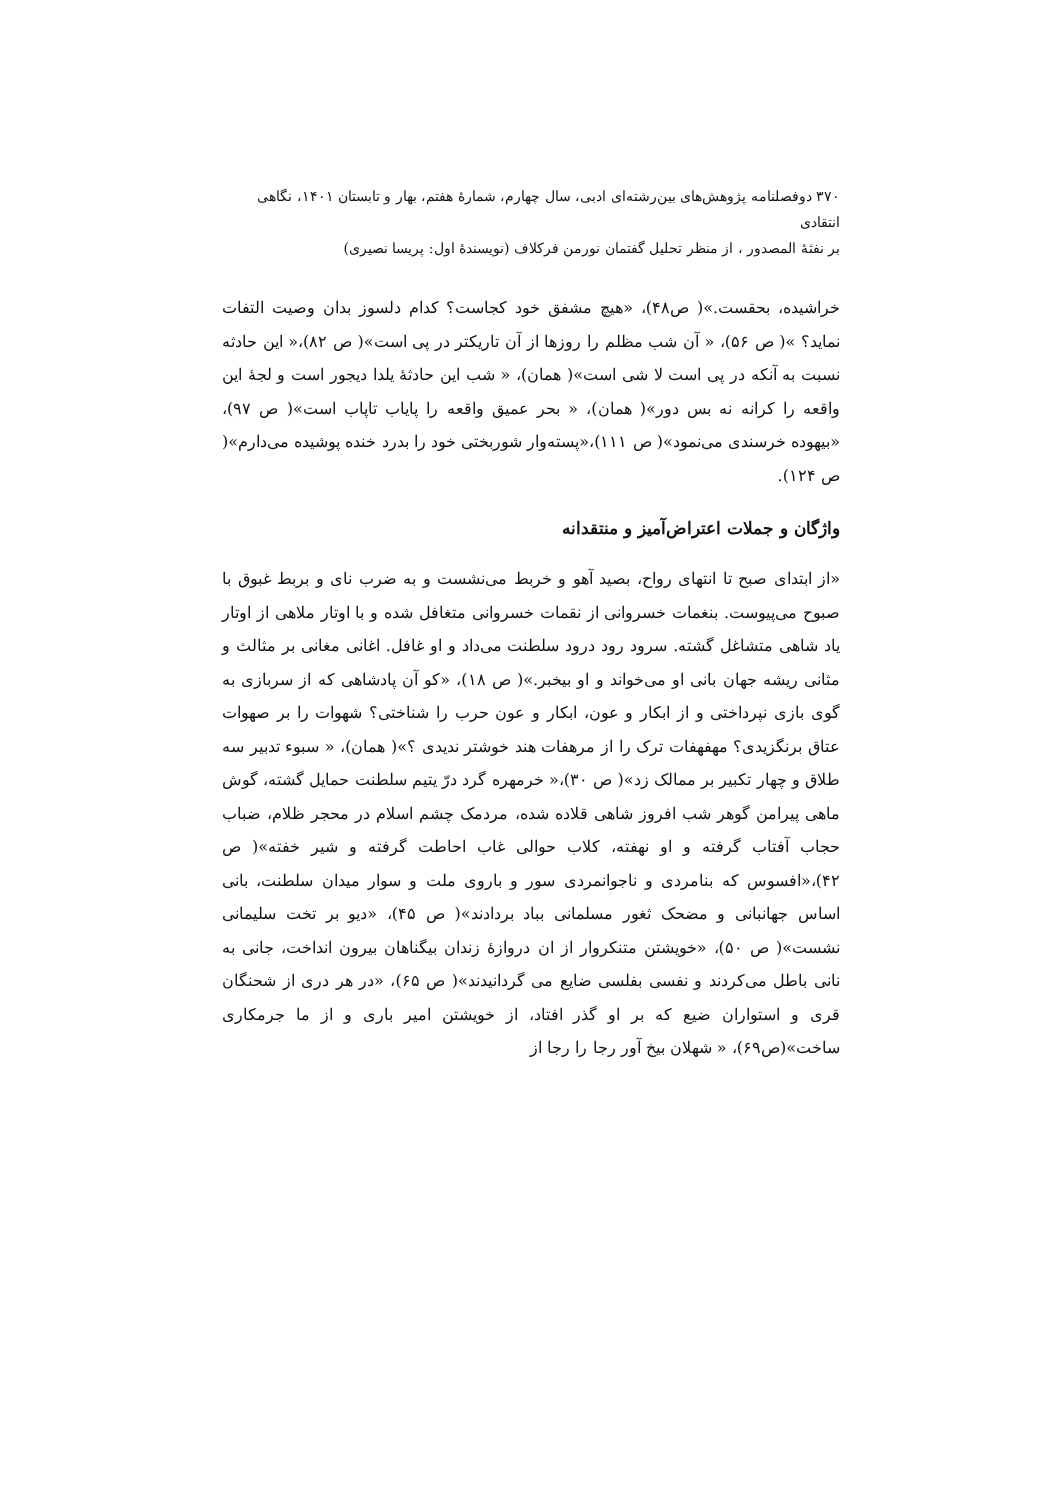۳۷۰ دوفصلنامه پژوهش‌های بین‌رشته‌ای ادبی، سال چهارم، شمارهٔ هفتم، بهار و تابستان ۱۴۰۱، نگاهی انتقادی
بر نفثهٔ المصدور ، از منظر تحلیل گفتمان نورمن فرکلاف (نویسندهٔ اول: پریسا نصیری)
خراشیده، بحقست.»( ص۴۸)، «هیچ مشفق خود کجاست؟ کدام دلسوز بدان وصیت التفات نماید؟ »( ص ۵۶)، « آن شب مظلم را روزها از آن تاریکتر در پی است»( ص ۸۲)،« این حادثه نسبت به آنکه در پی است لا شی است»( همان)، « شب این حادثهٔ یلدا دیجور است و لجهٔ این واقعه را کرانه نه بس دور»( همان)، « بحر عمیق واقعه را پایاب تاپاب است»( ص ۹۷)، «بیهوده خرسندی می‌نمود»( ص ۱۱۱)،«پسته‌وار شوربختی خود را بدرد خنده پوشیده می‌دارم»( ص ۱۲۴).
واژگان و جملات اعتراض‌آمیز و منتقدانه
«از ابتدای صبح تا انتهای رواح، بصید آهو و خربط می‌نشست و به ضرب نای و بربط غبوق با صبوح می‌پیوست. بنغمات خسروانی از نقمات خسروانی متغافل شده و با اوتار ملاهی از اوتار یاد شاهی متشاغل گشته. سرود رود درود سلطنت می‌داد و او غافل. اغانی مغانی بر مثالث و مثانی ریشه جهان بانی او می‌خواند و او بیخبر.»( ص ۱۸)، «کو آن پادشاهی که از سربازی به گوی بازی نپرداختی و از ابکار و عون، ابکار و عون حرب را شناختی؟ شهوات را بر صهوات عتاق برنگزیدی؟ مهفهفات ترک را از مرهفات هند خوشتر ندیدی ؟»( همان)، « سبوء تدبیر سه طلاق و چهار تکبیر بر ممالک زد»( ص ۳۰)،« خرمهره گرد درّ یتیم سلطنت حمایل گشته، گوش ماهی پیرامن گوهر شب افروز شاهی قلاده شده، مردمک چشم اسلام در محجر ظلام، ضباب حجاب آفتاب گرفته و او نهفته، کلاب حوالی غاب احاطت گرفته و شیر خفته»( ص ۴۲)،«افسوس که بنامردی و ناجوانمردی سور و باروی ملت و سوار میدان سلطنت، بانی اساس جهانبانی و مضحک ثغور مسلمانی بباد بردادند»( ص ۴۵)، «دیو بر تخت سلیمانی نشست»( ص ۵۰)، «خویشتن متنکروار از ان دروازهٔ زندان بیگناهان بیرون انداخت، جانی به نانی باطل می‌کردند و نفسی بفلسی ضایع می گردانیدند»( ص ۶۵)، «در هر دری از شحنگان قری و استواران ضیع که بر او گذر افتاد، از خویشتن امیر باری و از ما جرمکاری ساخت»(ص۶۹)، « شهلان بیخ آور رجا را رجا از